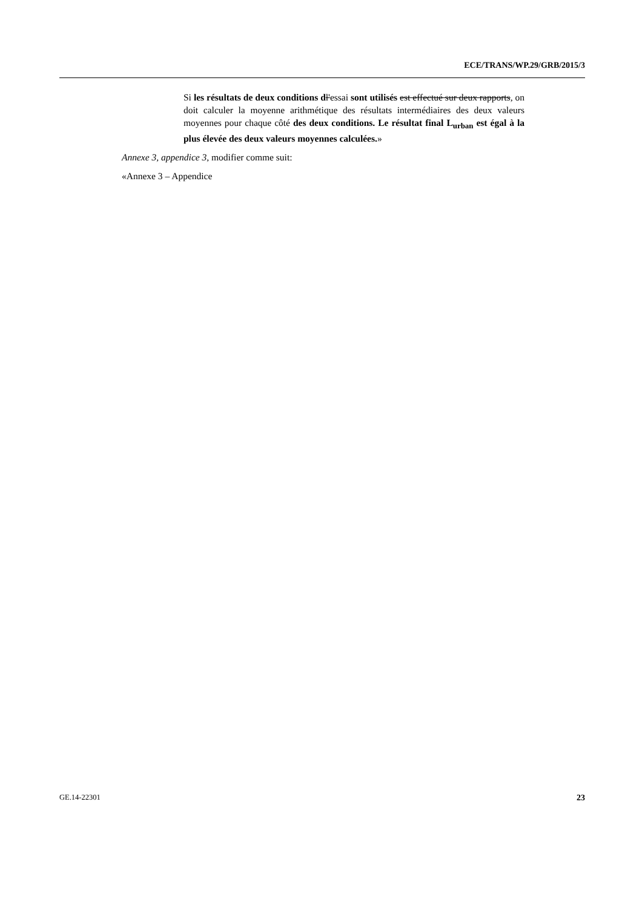ECE/TRANS/WP.29/GRB/2015/3
Si les résultats de deux conditions d l'essai sont utilisés est effectué sur deux rapports, on doit calculer la moyenne arithmétique des résultats intermédiaires des deux valeurs moyennes pour chaque côté des deux conditions. Le résultat final L<sub>urban</sub> est égal à la plus élevée des deux valeurs moyennes calculées.»
Annexe 3, appendice 3, modifier comme suit:
«Annexe 3 – Appendice
GE.14-22301 23